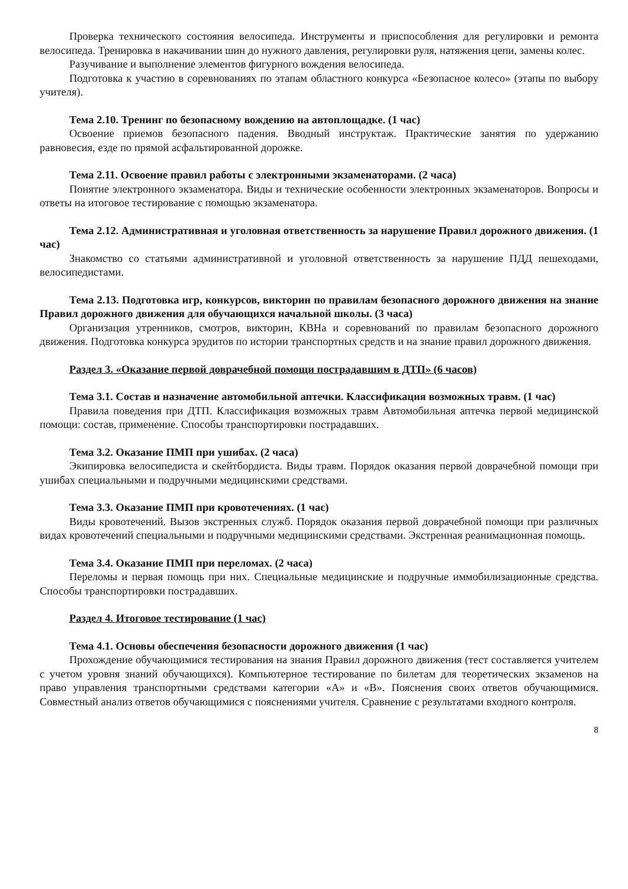Проверка технического состояния велосипеда. Инструменты и приспособления для регулировки и ремонта велосипеда. Тренировка в накачивании шин до нужного давления, регулировки руля, натяжения цепи, замены колес.
Разучивание и выполнение элементов фигурного вождения велосипеда.
Подготовка к участию в соревнованиях по этапам областного конкурса «Безопасное колесо» (этапы по выбору учителя).
Тема 2.10. Тренинг по безопасному вождению на автоплощадке. (1 час)
Освоение приемов безопасного падения. Вводный инструктаж. Практические занятия по удержанию равновесия, езде по прямой асфальтированной дорожке.
Тема 2.11. Освоение правил работы с электронными экзаменаторами. (2 часа)
Понятие электронного экзаменатора. Виды и технические особенности электронных экзаменаторов. Вопросы и ответы на итоговое тестирование с помощью экзаменатора.
Тема 2.12. Административная и уголовная ответственность за нарушение Правил дорожного движения. (1 час)
Знакомство со статьями административной и уголовной ответственность за нарушение ПДД пешеходами, велосипедистами.
Тема 2.13. Подготовка игр, конкурсов, викторин по правилам безопасного дорожного движения на знание Правил дорожного движения для обучающихся начальной школы. (3 часа)
Организация утренников, смотров, викторин, КВНа и соревнований по правилам безопасного дорожного движения. Подготовка конкурса эрудитов по истории транспортных средств и на знание правил дорожного движения.
Раздел 3. «Оказание первой доврачебной помощи пострадавшим в ДТП» (6 часов)
Тема 3.1. Состав и назначение автомобильной аптечки. Классификация возможных травм. (1 час)
Правила поведения при ДТП. Классификация возможных травм Автомобильная аптечка первой медицинской помощи: состав, применение. Способы транспортировки пострадавших.
Тема 3.2. Оказание ПМП при ушибах. (2 часа)
Экипировка велосипедиста и скейтбордиста. Виды травм. Порядок оказания первой доврачебной помощи при ушибах специальными и подручными медицинскими средствами.
Тема 3.3. Оказание ПМП при кровотечениях. (1 час)
Виды кровотечений. Вызов экстренных служб. Порядок оказания первой доврачебной помощи при различных видах кровотечений специальными и подручными медицинскими средствами. Экстренная реанимационная помощь.
Тема 3.4. Оказание ПМП при переломах. (2 часа)
Переломы и первая помощь при них. Специальные медицинские и подручные иммобилизационные средства. Способы транспортировки пострадавших.
Раздел 4. Итоговое тестирование (1 час)
Тема 4.1. Основы обеспечения безопасности дорожного движения (1 час)
Прохождение обучающимися тестирования на знания Правил дорожного движения (тест составляется учителем с учетом уровня знаний обучающихся). Компьютерное тестирование по билетам для теоретических экзаменов на право управления транспортными средствами категории «А» и «В». Пояснения своих ответов обучающимися. Совместный анализ ответов обучающимися с пояснениями учителя. Сравнение с результатами входного контроля.
8